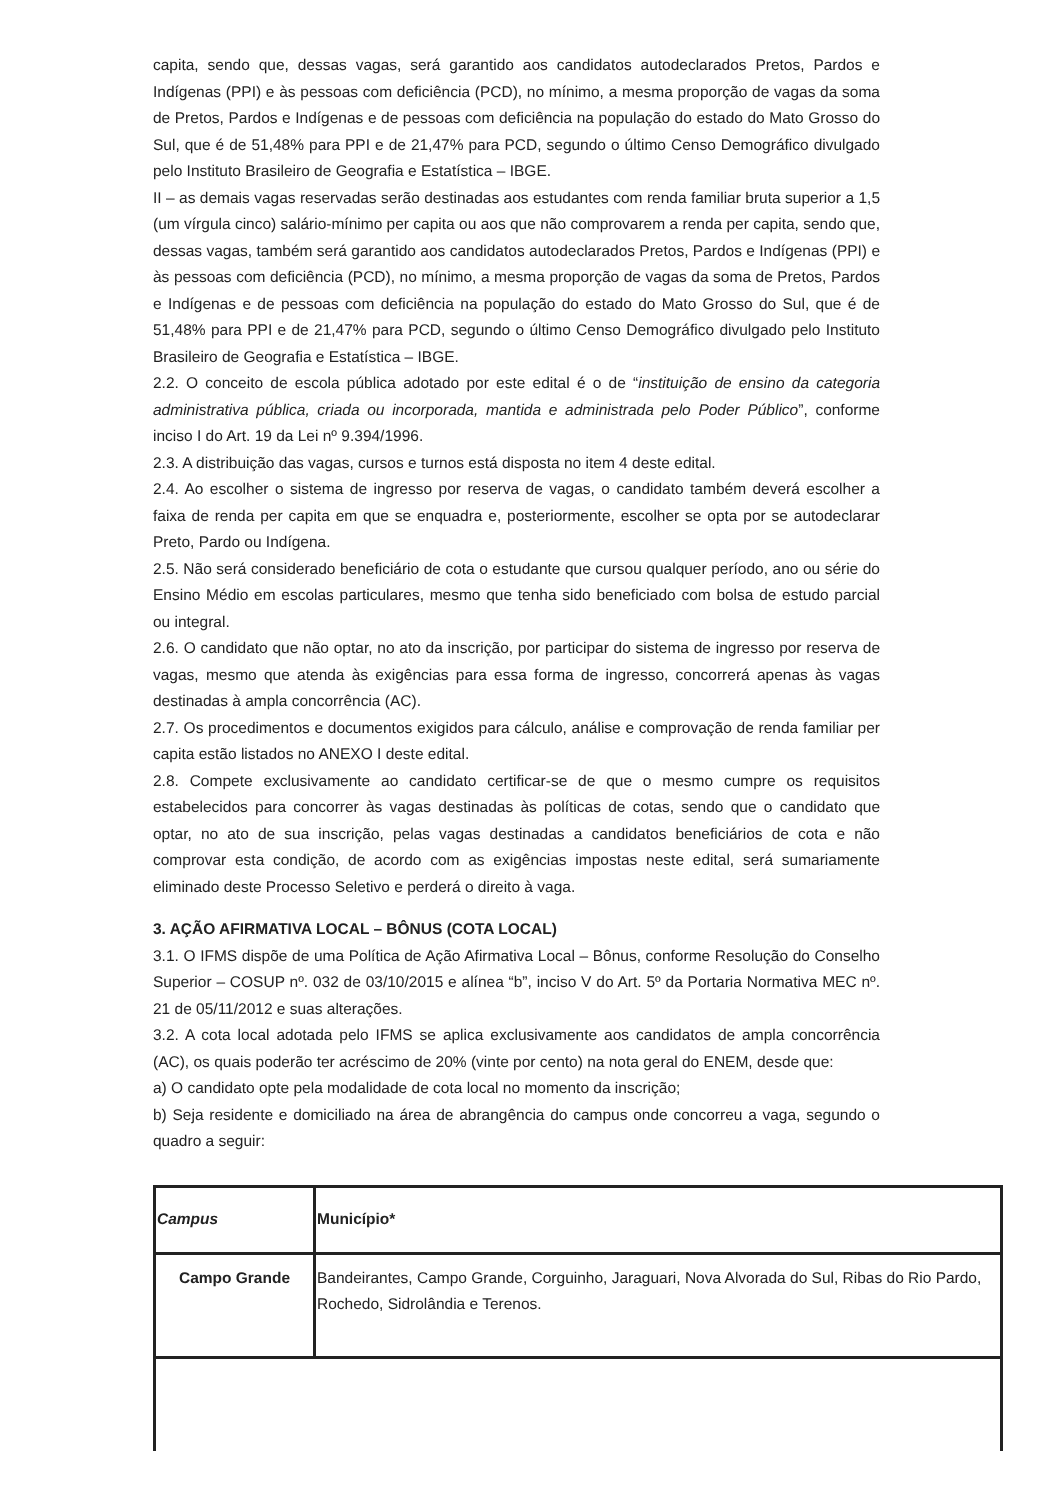capita, sendo que, dessas vagas, será garantido aos candidatos autodeclarados Pretos, Pardos e Indígenas (PPI) e às pessoas com deficiência (PCD), no mínimo, a mesma proporção de vagas da soma de Pretos, Pardos e Indígenas e de pessoas com deficiência na população do estado do Mato Grosso do Sul, que é de 51,48% para PPI e de 21,47% para PCD, segundo o último Censo Demográfico divulgado pelo Instituto Brasileiro de Geografia e Estatística – IBGE.
II – as demais vagas reservadas serão destinadas aos estudantes com renda familiar bruta superior a 1,5 (um vírgula cinco) salário-mínimo per capita ou aos que não comprovarem a renda per capita, sendo que, dessas vagas, também será garantido aos candidatos autodeclarados Pretos, Pardos e Indígenas (PPI) e às pessoas com deficiência (PCD), no mínimo, a mesma proporção de vagas da soma de Pretos, Pardos e Indígenas e de pessoas com deficiência na população do estado do Mato Grosso do Sul, que é de 51,48% para PPI e de 21,47% para PCD, segundo o último Censo Demográfico divulgado pelo Instituto Brasileiro de Geografia e Estatística – IBGE.
2.2. O conceito de escola pública adotado por este edital é o de “instituição de ensino da categoria administrativa pública, criada ou incorporada, mantida e administrada pelo Poder Público”, conforme inciso I do Art. 19 da Lei nº 9.394/1996.
2.3. A distribuição das vagas, cursos e turnos está disposta no item 4 deste edital.
2.4. Ao escolher o sistema de ingresso por reserva de vagas, o candidato também deverá escolher a faixa de renda per capita em que se enquadra e, posteriormente, escolher se opta por se autodeclarar Preto, Pardo ou Indígena.
2.5. Não será considerado beneficiário de cota o estudante que cursou qualquer período, ano ou série do Ensino Médio em escolas particulares, mesmo que tenha sido beneficiado com bolsa de estudo parcial ou integral.
2.6. O candidato que não optar, no ato da inscrição, por participar do sistema de ingresso por reserva de vagas, mesmo que atenda às exigências para essa forma de ingresso, concorrerá apenas às vagas destinadas à ampla concorrência (AC).
2.7. Os procedimentos e documentos exigidos para cálculo, análise e comprovação de renda familiar per capita estão listados no ANEXO I deste edital.
2.8. Compete exclusivamente ao candidato certificar-se de que o mesmo cumpre os requisitos estabelecidos para concorrer às vagas destinadas às políticas de cotas, sendo que o candidato que optar, no ato de sua inscrição, pelas vagas destinadas a candidatos beneficiários de cota e não comprovar esta condição, de acordo com as exigências impostas neste edital, será sumariamente eliminado deste Processo Seletivo e perderá o direito à vaga.
3. AÇÃO AFIRMATIVA LOCAL – BÔNUS (COTA LOCAL)
3.1. O IFMS dispõe de uma Política de Ação Afirmativa Local – Bônus, conforme Resolução do Conselho Superior – COSUP nº. 032 de 03/10/2015 e alínea “b”, inciso V do Art. 5º da Portaria Normativa MEC nº. 21 de 05/11/2012 e suas alterações.
3.2. A cota local adotada pelo IFMS se aplica exclusivamente aos candidatos de ampla concorrência (AC), os quais poderão ter acréscimo de 20% (vinte por cento) na nota geral do ENEM, desde que:
a) O candidato opte pela modalidade de cota local no momento da inscrição;
b) Seja residente e domiciliado na área de abrangência do campus onde concorreu a vaga, segundo o quadro a seguir:
| Campus | Município* |
| --- | --- |
| Campo Grande | Bandeirantes, Campo Grande, Corguinho, Jaraguari, Nova Alvorada do Sul, Ribas do Rio Pardo, Rochedo, Sidrolândia e Terenos. |